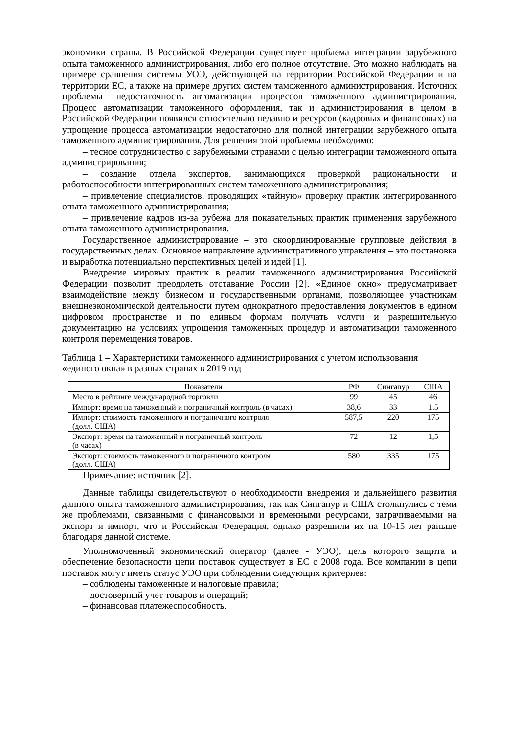экономики страны. В Российской Федерации существует проблема интеграции зарубежного опыта таможенного администрирования, либо его полное отсутствие. Это можно наблюдать на примере сравнения системы УОЭ, действующей на территории Российской Федерации и на территории ЕС, а также на примере других систем таможенного администрирования. Источник проблемы –недостаточность автоматизации процессов таможенного администрирования. Процесс автоматизации таможенного оформления, так и администрирования в целом в Российской Федерации появился относительно недавно и ресурсов (кадровых и финансовых) на упрощение процесса автоматизации недостаточно для полной интеграции зарубежного опыта таможенного администрирования. Для решения этой проблемы необходимо:
– тесное сотрудничество с зарубежными странами с целью интеграции таможенного опыта администрирования;
– создание отдела экспертов, занимающихся проверкой рациональности и работоспособности интегрированных систем таможенного администрирования;
– привлечение специалистов, проводящих «тайную» проверку практик интегрированного опыта таможенного администрирования;
– привлечение кадров из-за рубежа для показательных практик применения зарубежного опыта таможенного администрирования.
Государственное администрирование – это скоординированные групповые действия в государственных делах. Основное направление административного управления – это постановка и выработка потенциально перспективных целей и идей [1].
Внедрение мировых практик в реалии таможенного администрирования Российской Федерации позволит преодолеть отставание России [2]. «Единое окно» предусматривает взаимодействие между бизнесом и государственными органами, позволяющее участникам внешнеэкономической деятельности путем однократного предоставления документов в едином цифровом пространстве и по единым формам получать услуги и разрешительную документацию на условиях упрощения таможенных процедур и автоматизации таможенного контроля перемещения товаров.
Таблица 1 – Характеристики таможенного администрирования с учетом использования «единого окна» в разных странах в 2019 год
| Показатели | РФ | Сингапур | США |
| --- | --- | --- | --- |
| Место в рейтинге международной торговли | 99 | 45 | 46 |
| Импорт: время на таможенный и пограничный контроль (в часах) | 38,6 | 33 | 1.5 |
| Импорт: стоимость таможенного и пограничного контроля (долл. США) | 587,5 | 220 | 175 |
| Экспорт: время на таможенный и пограничный контроль (в часах) | 72 | 12 | 1,5 |
| Экспорт: стоимость таможенного и пограничного контроля (долл. США) | 580 | 335 | 175 |
Примечание: источник [2].
Данные таблицы свидетельствуют о необходимости внедрения и дальнейшего развития данного опыта таможенного администрирования, так как Сингапур и США столкнулись с теми же проблемами, связанными с финансовыми и временными ресурсами, затрачиваемыми на экспорт и импорт, что и Российская Федерация, однако разрешили их на 10-15 лет раньше благодаря данной системе.
Уполномоченный экономический оператор (далее - УЭО), цель которого защита и обеспечение безопасности цепи поставок существует в ЕС с 2008 года. Все компании в цепи поставок могут иметь статус УЭО при соблюдении следующих критериев:
– соблюдены таможенные и налоговые правила;
– достоверный учет товаров и операций;
– финансовая платежеспособность.